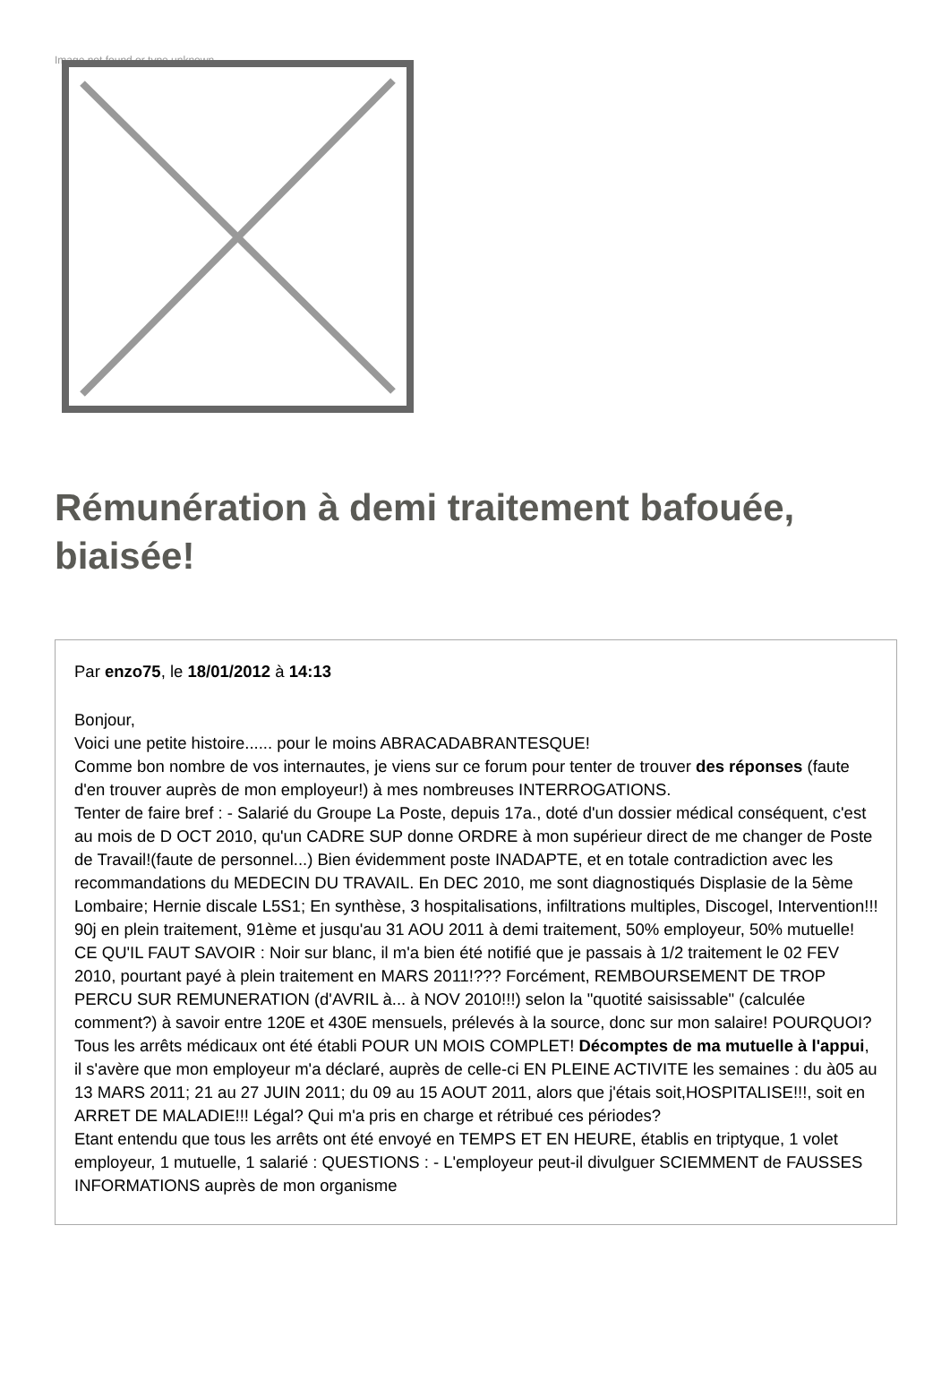Image not found or type unknown
Rémunération à demi traitement bafouée, biaisée!
Par enzo75, le 18/01/2012 à 14:13
Bonjour,
Voici une petite histoire...... pour le moins ABRACADABRANTESQUE!
Comme bon nombre de vos internautes, je viens sur ce forum pour tenter de trouver des réponses (faute d'en trouver auprès de mon employeur!) à mes nombreuses INTERROGATIONS.
Tenter de faire bref : - Salarié du Groupe La Poste, depuis 17a., doté d'un dossier médical conséquent, c'est au mois de D OCT 2010, qu'un CADRE SUP donne ORDRE à mon supérieur direct de me changer de Poste de Travail!(faute de personnel...) Bien évidemment poste INADAPTE, et en totale contradiction avec les recommandations du MEDECIN DU TRAVAIL. En DEC 2010, me sont diagnostiqués Displasie de la 5ème Lombaire; Hernie discale L5S1; En synthèse, 3 hospitalisations, infiltrations multiples, Discogel, Intervention!!! 90j en plein traitement, 91ème et jusqu'au 31 AOU 2011 à demi traitement, 50% employeur, 50% mutuelle! CE QU'IL FAUT SAVOIR : Noir sur blanc, il m'a bien été notifié que je passais à 1/2 traitement le 02 FEV 2010, pourtant payé à plein traitement en MARS 2011!??? Forcément, REMBOURSEMENT DE TROP PERCU SUR REMUNERATION (d'AVRIL à... à NOV 2010!!!) selon la "quotité saisissable" (calculée comment?) à savoir entre 120E et 430E mensuels, prélevés à la source, donc sur mon salaire! POURQUOI?
Tous les arrêts médicaux ont été établi POUR UN MOIS COMPLET! Décomptes de ma mutuelle à l'appui, il s'avère que mon employeur m'a déclaré, auprès de celle-ci EN PLEINE ACTIVITE les semaines : du à05 au 13 MARS 2011; 21 au 27 JUIN 2011; du 09 au 15 AOUT 2011, alors que j'étais soit,HOSPITALISE!!!, soit en ARRET DE MALADIE!!! Légal? Qui m'a pris en charge et rétribué ces périodes?
Etant entendu que tous les arrêts ont été envoyé en TEMPS ET EN HEURE, établis en triptyque, 1 volet employeur, 1 mutuelle, 1 salarié : QUESTIONS : - L'employeur peut-il divulguer SCIEMMENT de FAUSSES INFORMATIONS auprès de mon organisme